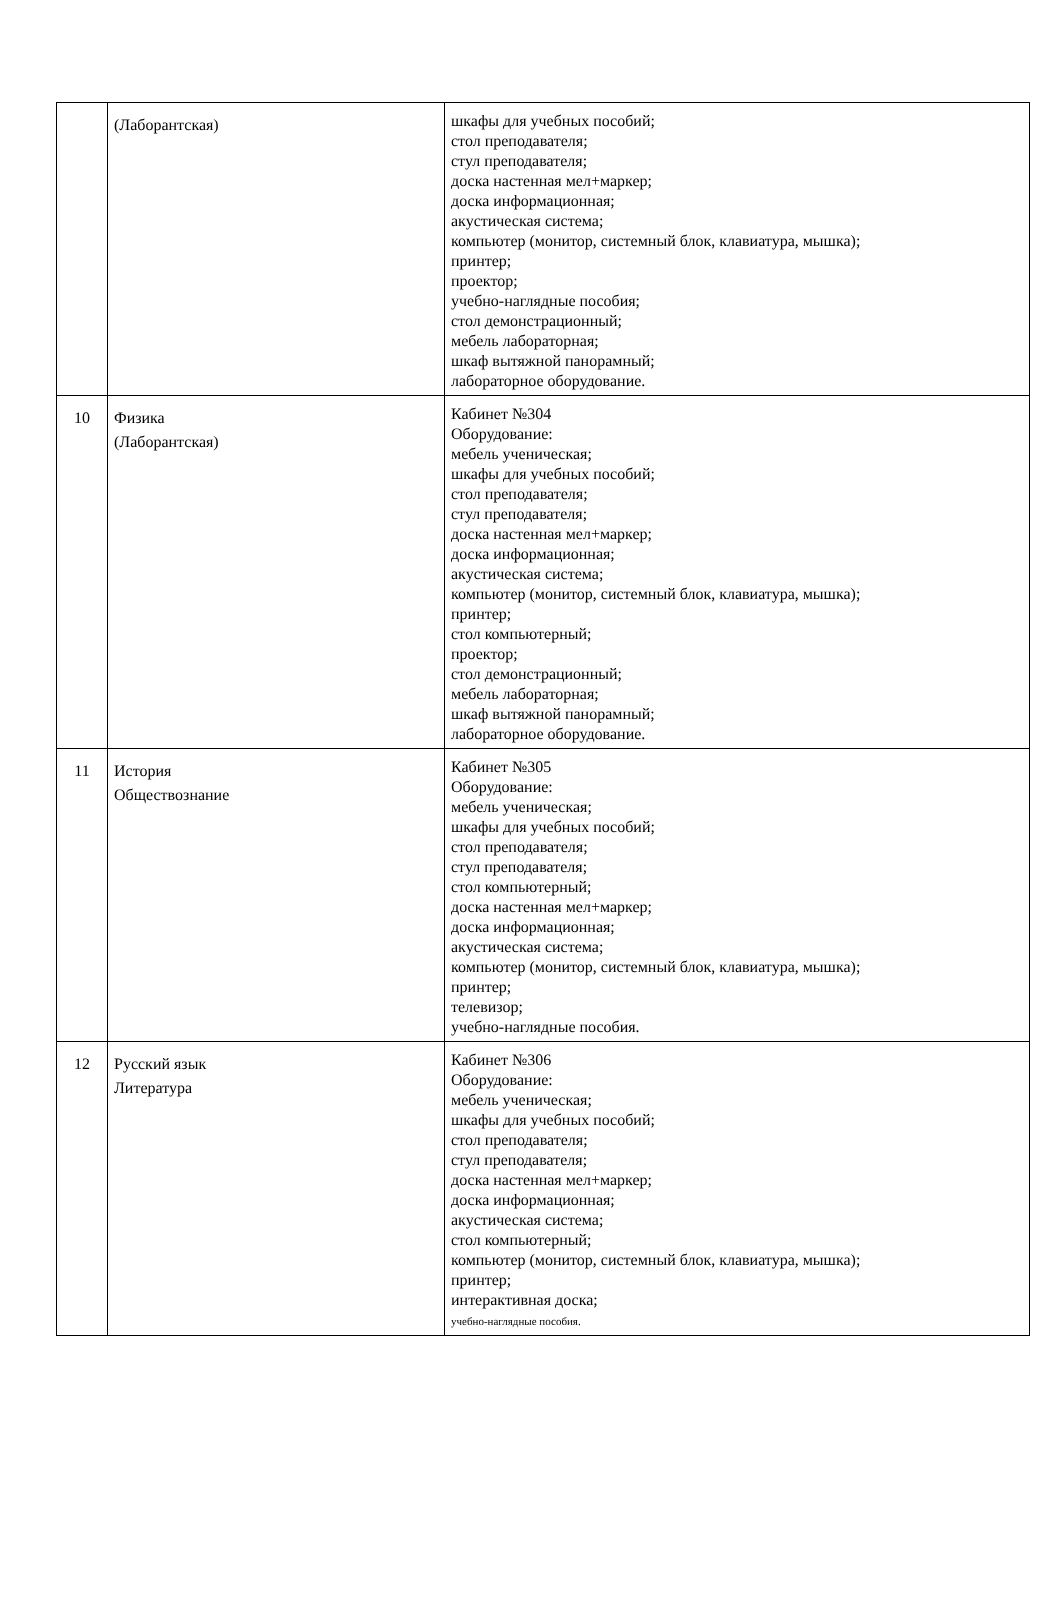| | (Лаборантская) | шкафы для учебных пособий; стол преподавателя; стул преподавателя; доска настенная мел+маркер; доска информационная; акустическая система; компьютер (монитор, системный блок, клавиатура, мышка); принтер; проектор; учебно-наглядные пособия; стол демонстрационный; мебель лабораторная; шкаф вытяжной панорамный; лабораторное оборудование. |
| 10 | Физика (Лаборантская) | Кабинет №304 Оборудование: мебель ученическая; шкафы для учебных пособий; стол преподавателя; стул преподавателя; доска настенная мел+маркер; доска информационная; акустическая система; компьютер (монитор, системный блок, клавиатура, мышка); принтер; стол компьютерный; проектор; стол демонстрационный; мебель лабораторная; шкаф вытяжной панорамный; лабораторное оборудование. |
| 11 | История Обществознание | Кабинет №305 Оборудование: мебель ученическая; шкафы для учебных пособий; стол преподавателя; стул преподавателя; стол компьютерный; доска настенная мел+маркер; доска информационная; акустическая система; компьютер (монитор, системный блок, клавиатура, мышка); принтер; телевизор; учебно-наглядные пособия. |
| 12 | Русский язык Литература | Кабинет №306 Оборудование: мебель ученическая; шкафы для учебных пособий; стол преподавателя; стул преподавателя; доска настенная мел+маркер; доска информационная; акустическая система; стол компьютерный; компьютер (монитор, системный блок, клавиатура, мышка); принтер; интерактивная доска; учебно-наглядные пособия. |